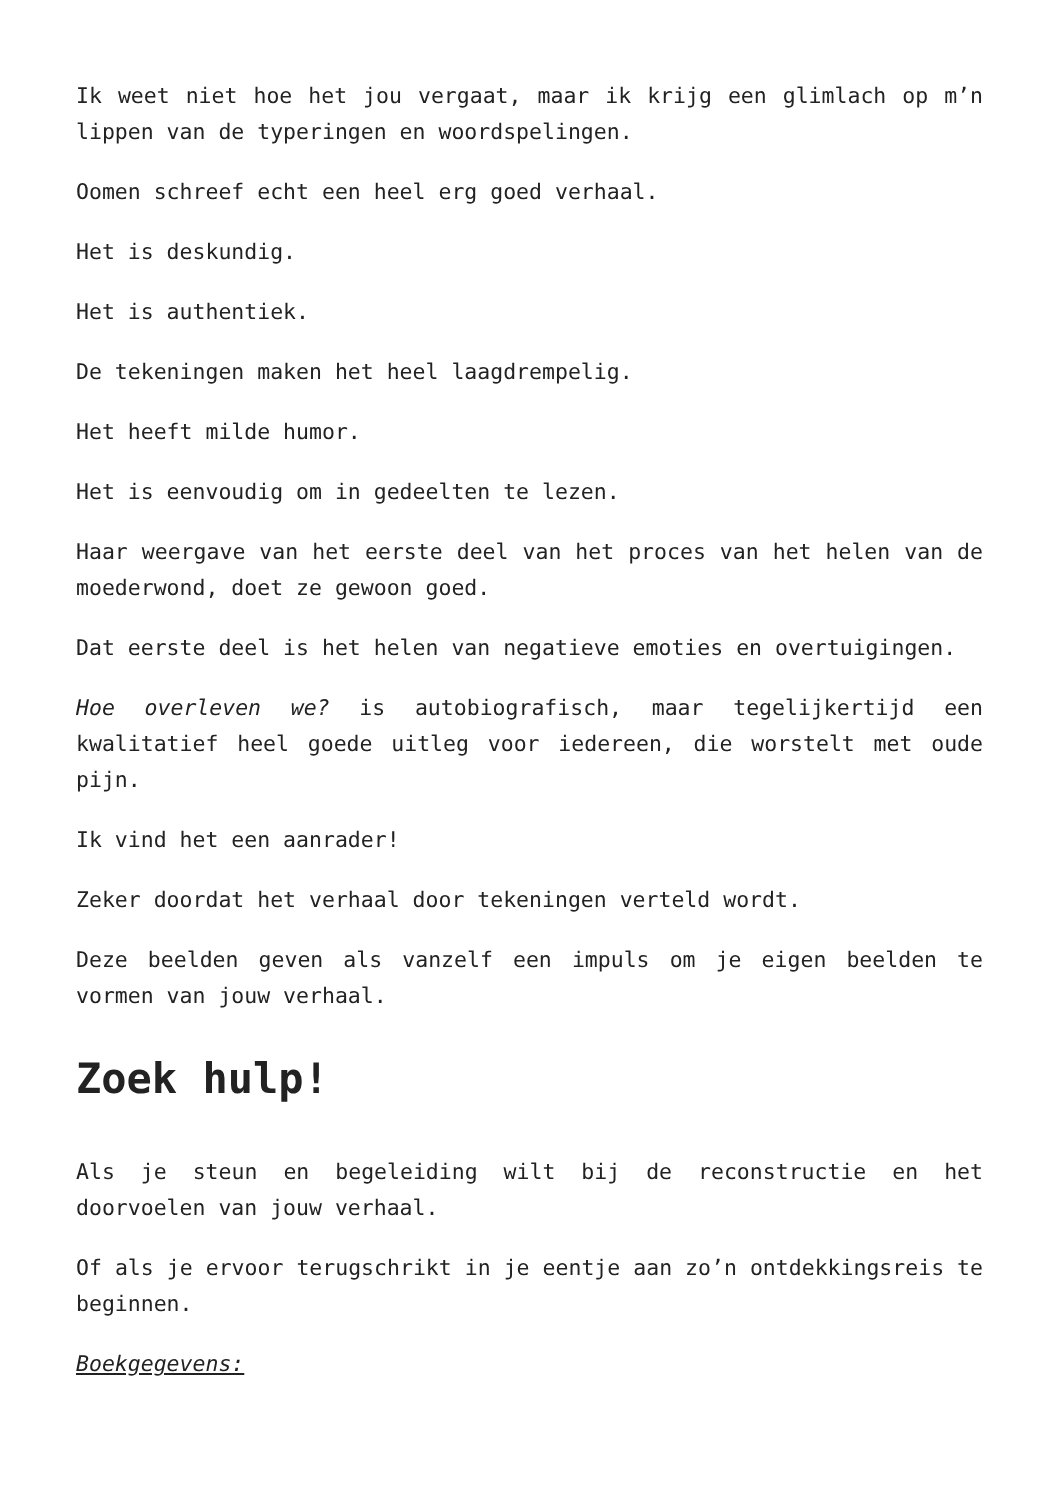Ik weet niet hoe het jou vergaat, maar ik krijg een glimlach op m’n lippen van de typeringen en woordspelingen.
Oomen schreef echt een heel erg goed verhaal.
Het is deskundig.
Het is authentiek.
De tekeningen maken het heel laagdrempelig.
Het heeft milde humor.
Het is eenvoudig om in gedeelten te lezen.
Haar weergave van het eerste deel van het proces van het helen van de moederwond, doet ze gewoon goed.
Dat eerste deel is het helen van negatieve emoties en overtuigingen.
Hoe overleven we? is autobiografisch, maar tegelijkertijd een kwalitatief heel goede uitleg voor iedereen, die worstelt met oude pijn.
Ik vind het een aanrader!
Zeker doordat het verhaal door tekeningen verteld wordt.
Deze beelden geven als vanzelf een impuls om je eigen beelden te vormen van jouw verhaal.
Zoek hulp!
Als je steun en begeleiding wilt bij de reconstructie en het doorvoelen van jouw verhaal.
Of als je ervoor terugschrikt in je eentje aan zo’n ontdekkingsreis te beginnen.
Boekgegevens: